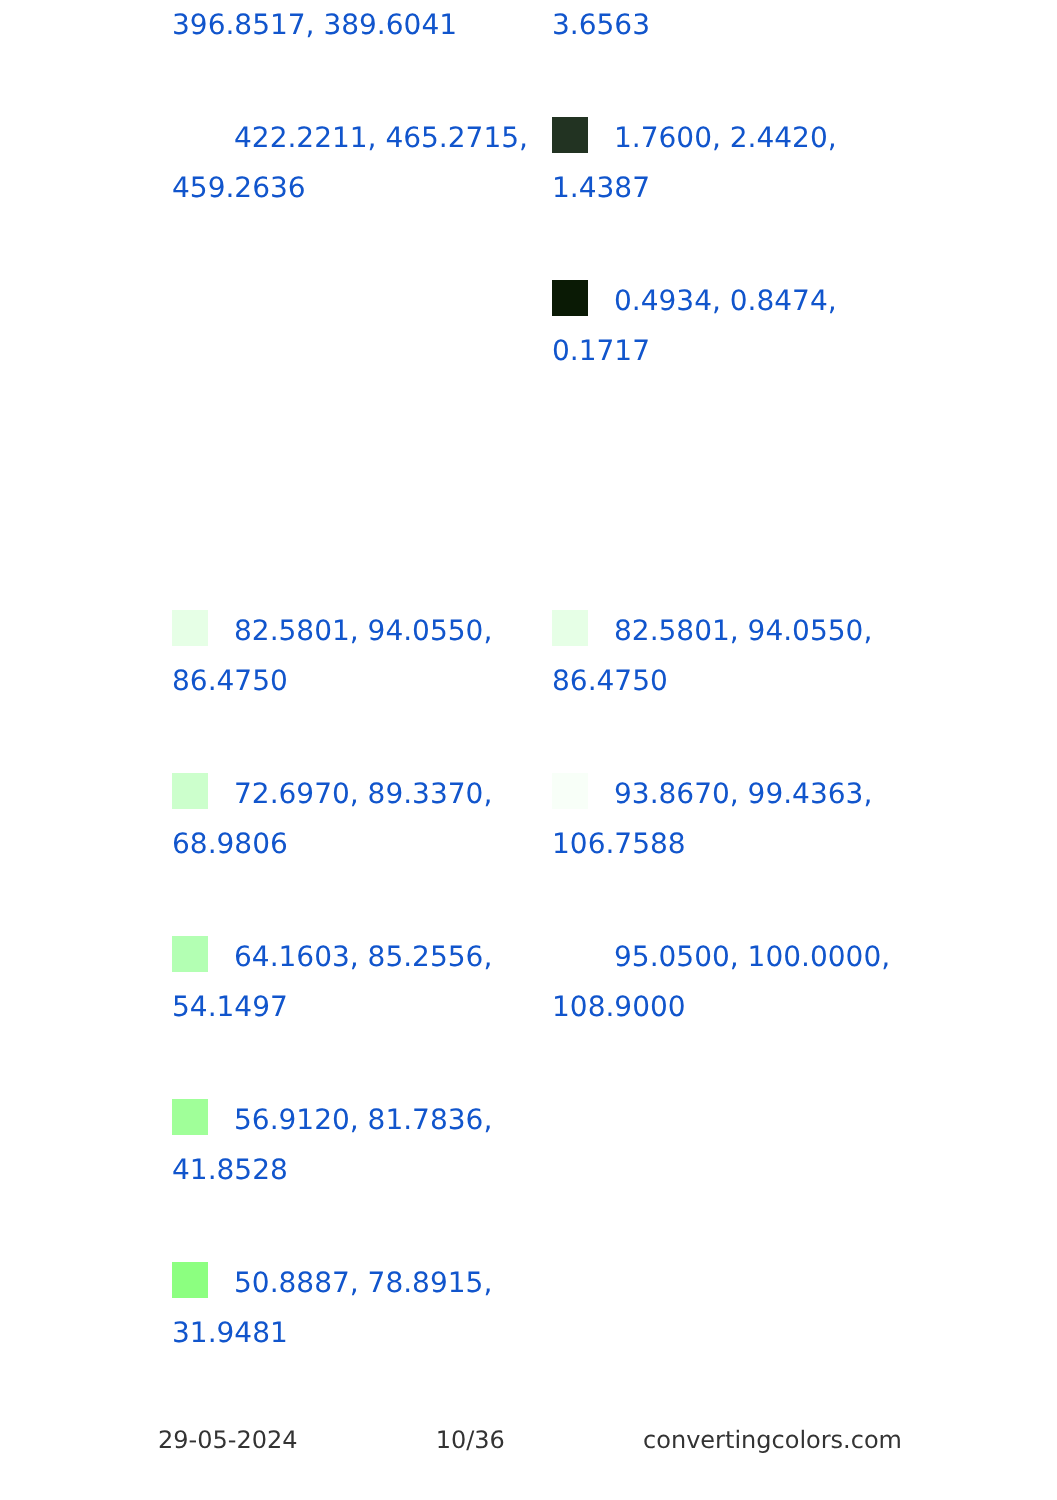396.8517, 389.6041 3.6563
422.2211, 465.2715, 459.2636
1.7600, 2.4420, 1.4387
0.4934, 0.8474, 0.1717
82.5801, 94.0550, 86.4750
82.5801, 94.0550, 86.4750
72.6970, 89.3370, 68.9806
93.8670, 99.4363, 106.7588
64.1603, 85.2556, 54.1497
95.0500, 100.0000, 108.9000
56.9120, 81.7836, 41.8528
50.8887, 78.8915, 31.9481
29-05-2024 10/36 convertingcolors.com